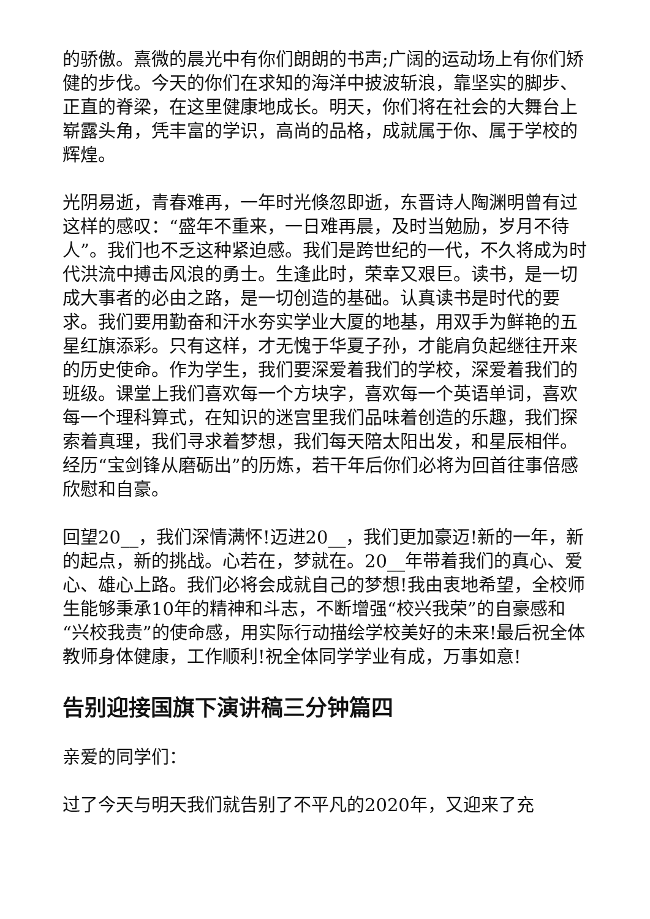的骄傲。熹微的晨光中有你们朗朗的书声;广阔的运动场上有你们矫健的步伐。今天的你们在求知的海洋中披波斩浪，靠坚实的脚步、正直的脊梁，在这里健康地成长。明天，你们将在社会的大舞台上崭露头角，凭丰富的学识，高尚的品格，成就属于你、属于学校的辉煌。
光阴易逝，青春难再，一年时光倏忽即逝，东晋诗人陶渊明曾有过这样的感叹：“盛年不重来，一日难再晨，及时当勉励，岁月不待人”。我们也不乏这种紧迫感。我们是跨世纪的一代，不久将成为时代洪流中搏击风浪的勇士。生逢此时，荣幸又艰巨。读书，是一切成大事者的必由之路，是一切创造的基础。认真读书是时代的要求。我们要用勤奋和汗水夯实学业大厦的地基，用双手为鲜艳的五星红旗添彩。只有这样，才无愧于华夏子孙，才能肩负起继往开来的历史使命。作为学生，我们要深爱着我们的学校，深爱着我们的班级。课堂上我们喜欢每一个方块字，喜欢每一个英语单词，喜欢每一个理科算式，在知识的迷宫里我们品味着创造的乐趣，我们探索着真理，我们寻求着梦想，我们每天陪太阳出发，和星辰相伴。经历“宝剑锋从磨砺出”的历炼，若干年后你们必将为回首往事倍感欣慰和自豪。
回望20__，我们深情满怀!迈进20__，我们更加豪迈!新的一年，新的起点，新的挑战。心若在，梦就在。20__年带着我们的真心、爱心、雄心上路。我们必将会成就自己的梦想!我由衷地希望，全校师生能够秉承10年的精神和斗志，不断增强“校兴我荣”的自豪感和“兴校我责”的使命感，用实际行动描绘学校美好的未来!最后祝全体教师身体健康，工作顺利!祝全体同学学业有成，万事如意!
告别迎接国旗下演讲稿三分钟篇四
亲爱的同学们：
过了今天与明天我们就告别了不平凡的2020年，又迎来了充